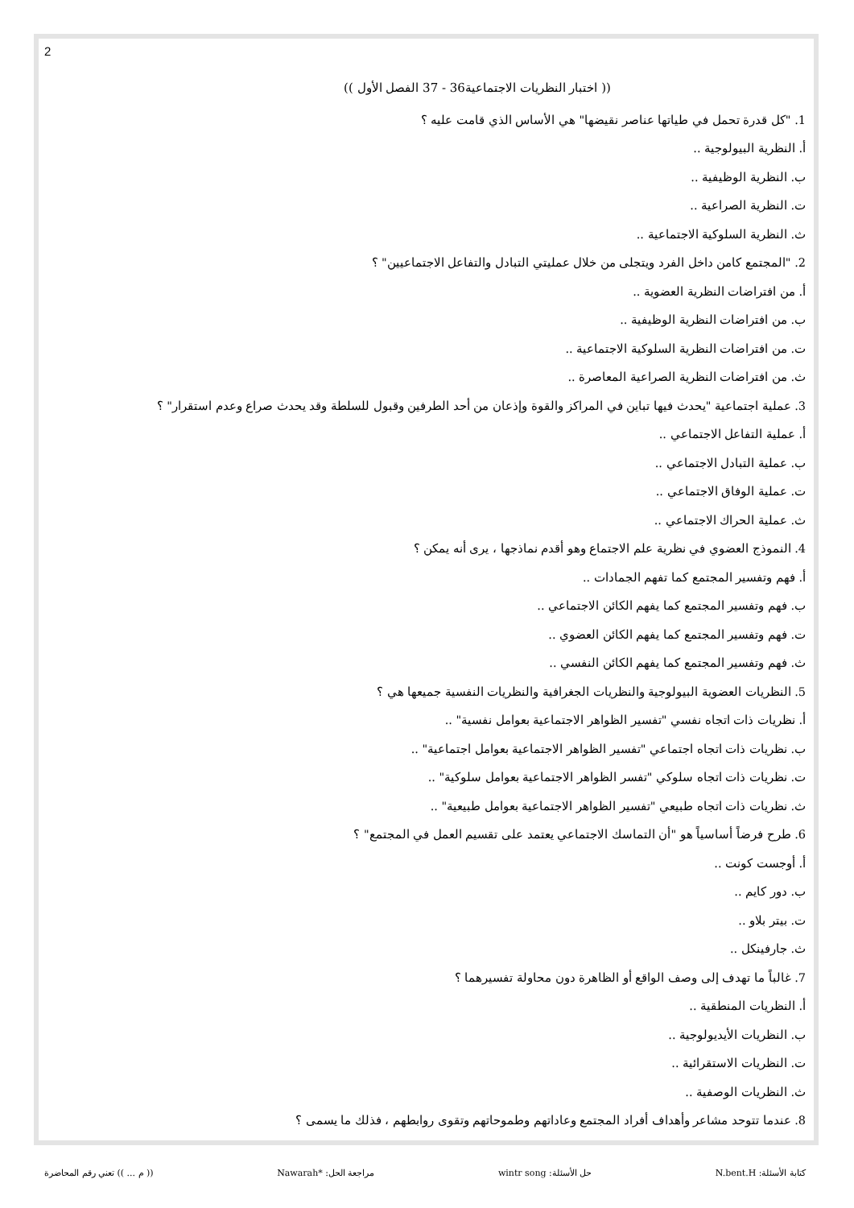2
(( اختبار النظريات الاجتماعية36 - 37 الفصل الأول ))
1. "كل قدرة تحمل في طياتها عناصر نقيضها" هي الأساس الذي قامت عليه ؟
أ. النظرية البيولوجية ..
ب. النظرية الوظيفية ..
ت. النظرية الصراعية ..
ث. النظرية السلوكية الاجتماعية ..
2. "المجتمع كامن داخل الفرد ويتجلى من خلال عمليتي التبادل والتفاعل الاجتماعيين" ؟
أ. من افتراضات النظرية العضوية ..
ب. من افتراضات النظرية الوظيفية ..
ت. من افتراضات النظرية السلوكية الاجتماعية ..
ث. من افتراضات النظرية الصراعية المعاصرة ..
3. عملية اجتماعية "يحدث فيها تباين في المراكز والقوة وإذعان من أحد الطرفين وقبول للسلطة وقد يحدث صراع وعدم استقرار" ؟
أ. عملية التفاعل الاجتماعي ..
ب. عملية التبادل الاجتماعي ..
ت. عملية الوفاق الاجتماعي ..
ث. عملية الحراك الاجتماعي ..
4. النموذج العضوي في نظرية علم الاجتماع وهو أقدم نماذجها ، يرى أنه يمكن ؟
أ. فهم وتفسير المجتمع كما تفهم الجمادات ..
ب. فهم وتفسير المجتمع كما يفهم الكائن الاجتماعي ..
ت. فهم وتفسير المجتمع كما يفهم الكائن العضوي ..
ث. فهم وتفسير المجتمع كما يفهم الكائن النفسي ..
5. النظريات العضوية البيولوجية والنظريات الجغرافية والنظريات النفسية جميعها هي ؟
أ. نظريات ذات اتجاه نفسي "تفسير الظواهر الاجتماعية بعوامل نفسية" ..
ب. نظريات ذات اتجاه اجتماعي "تفسير الظواهر الاجتماعية بعوامل اجتماعية" ..
ت. نظريات ذات اتجاه سلوكي "تفسر الظواهر الاجتماعية بعوامل سلوكية" ..
ث. نظريات ذات اتجاه طبيعي "تفسير الظواهر الاجتماعية بعوامل طبيعية" ..
6. طرح فرضاً أساسياً هو "أن التماسك الاجتماعي يعتمد على تقسيم العمل في المجتمع" ؟
أ. أوجست كونت ..
ب. دور كايم ..
ت. بيتر بلاو ..
ث. جارفينكل ..
7. غالباً ما تهدف إلى وصف الواقع أو الظاهرة دون محاولة تفسيرهما ؟
أ. النظريات المنطقية ..
ب. النظريات الأيديولوجية ..
ت. النظريات الاستقرائية ..
ث. النظريات الوصفية ..
8. عندما تتوحد مشاعر وأهداف أفراد المجتمع وعاداتهم وطموحاتهم وتقوى روابطهم ، فذلك ما يسمى ؟
كتابة الأسئلة: N.bent.H حل الأسئلة: wintr song مراجعة الحل: *Nawarah (( م ... )) تعني رقم المحاضرة